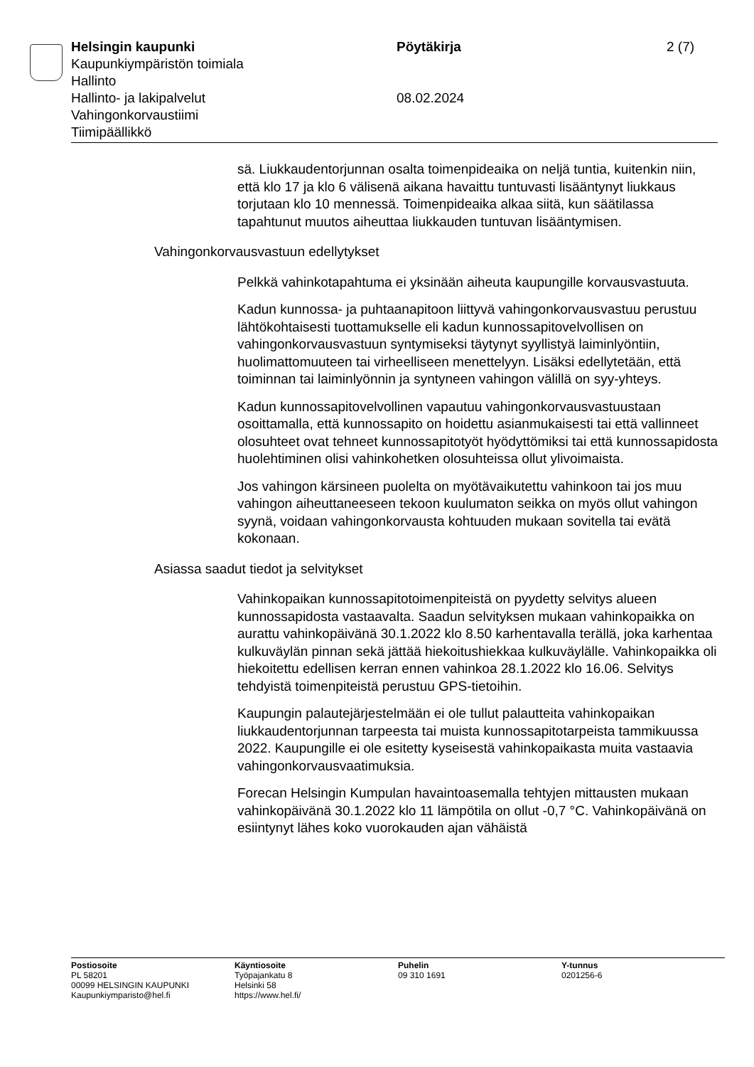Helsingin kaupunki Pöytäkirja 2 (7)
Kaupunkiympäristön toimiala
Hallinto
Hallinto- ja lakipalvelut 08.02.2024
Vahingonkorvaustiimi
Tiimipäällikkö
sä. Liukkaudentorjunnan osalta toimenpideaika on neljä tuntia, kuitenkin niin, että klo 17 ja klo 6 välisenä aikana havaittu tuntuvasti lisääntynyt liukkaus torjutaan klo 10 mennessä. Toimenpideaika alkaa siitä, kun säätilassa tapahtunut muutos aiheuttaa liukkauden tuntuvan lisääntymisen.
Vahingonkorvausvastuun edellytykset
Pelkkä vahinkotapahtuma ei yksinään aiheuta kaupungille korvausvastuuta.
Kadun kunnossa- ja puhtaanapitoon liittyvä vahingonkorvausvastuu perustuu lähtökohtaisesti tuottamukselle eli kadun kunnossapitovelvollisen on vahingonkorvausvastuun syntymiseksi täytynyt syyllistyä laiminlyöntiin, huolimattomuuteen tai virheelliseen menettelyyn. Lisäksi edellytetään, että toiminnan tai laiminlyönnin ja syntyneen vahingon välillä on syy-yhteys.
Kadun kunnossapitovelvollinen vapautuu vahingonkorvausvastuustaan osoittamalla, että kunnossapito on hoidettu asianmukaisesti tai että vallinneet olosuhteet ovat tehneet kunnossapitotyöt hyödyttömiksi tai että kunnossapidosta huolehtiminen olisi vahinkohetken olosuhteissa ollut ylivoimaista.
Jos vahingon kärsineen puolelta on myötävaikutettu vahinkoon tai jos muu vahingon aiheuttaneeseen tekoon kuulumaton seikka on myös ollut vahingon syynä, voidaan vahingonkorvausta kohtuuden mukaan sovitella tai evätä kokonaan.
Asiassa saadut tiedot ja selvitykset
Vahinkopaikan kunnossapitotoimenpiteistä on pyydetty selvitys alueen kunnossapidosta vastaavalta. Saadun selvityksen mukaan vahinkopaikka on aurattu vahinkopäivänä 30.1.2022 klo 8.50 karhentavalla terällä, joka karhentaa kulkuväylän pinnan sekä jättää hiekoitushiekkaa kulkuväylälle. Vahinkopaikka oli hiekoitettu edellisen kerran ennen vahinkoa 28.1.2022 klo 16.06. Selvitys tehdyistä toimenpiteistä perustuu GPS-tietoihin.
Kaupungin palautejärjestelmään ei ole tullut palautteita vahinkopaikan liukkaudentorjunnan tarpeesta tai muista kunnossapitotarpeista tammikuussa 2022. Kaupungille ei ole esitetty kyseisestä vahinkopaikasta muita vastaavia vahingonkorvausvaatimuksia.
Forecan Helsingin Kumpulan havaintoasemalla tehtyjen mittausten mukaan vahinkopäivänä 30.1.2022 klo 11 lämpötila on ollut -0,7 °C. Vahinkopäivänä on esiintynyt lähes koko vuorokauden ajan vähäistä
Postiosoite
PL 58201
00099 HELSINGIN KAUPUNKI
Kaupunkiymparisto@hel.fi
Käyntiosoite
Työpajankatu 8
Helsinki 58
https://www.hel.fi/
Puhelin
09 310 1691
Y-tunnus
0201256-6